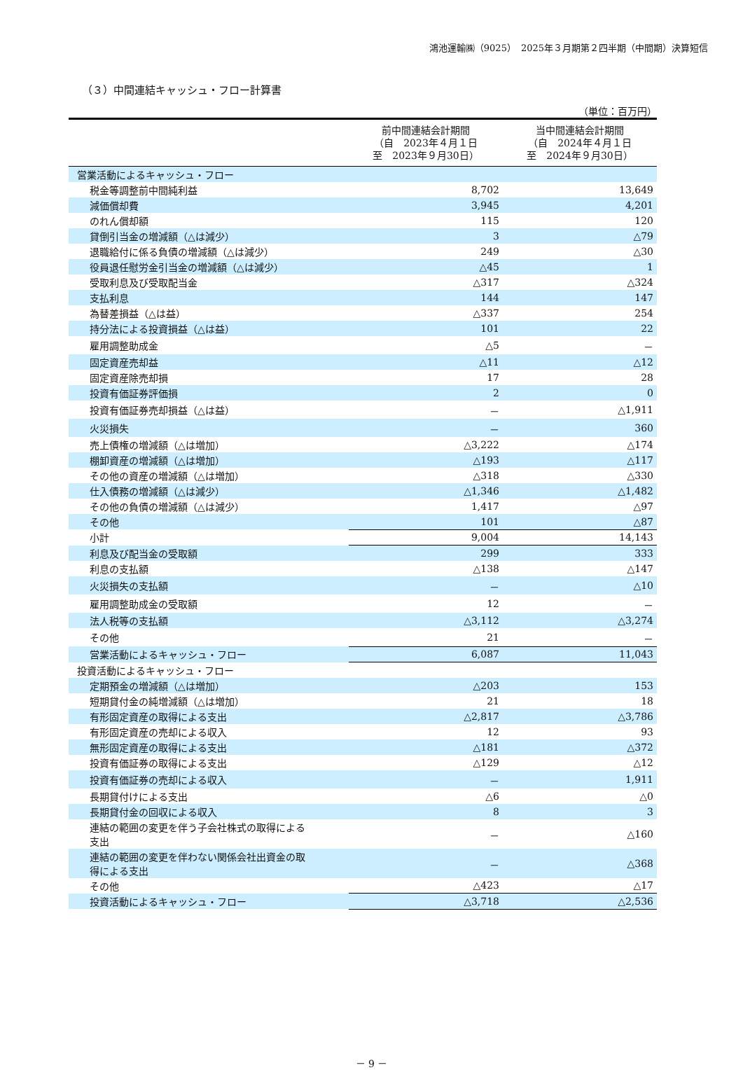鴻池運輸㈱（9025）　2025年３月期第２四半期（中間期）決算短信
（３）中間連結キャッシュ・フロー計算書
（単位：百万円）
| | 前中間連結会計期間 （自 2023年４月１日 至 2023年９月30日） | 当中間連結会計期間 （自 2024年４月１日 至 2024年９月30日） |
| --- | --- | --- |
| 営業活動によるキャッシュ・フロー | | |
| 税金等調整前中間純利益 | 8,702 | 13,649 |
| 減価償却費 | 3,945 | 4,201 |
| のれん償却額 | 115 | 120 |
| 貸倒引当金の増減額（△は減少） | 3 | △79 |
| 退職給付に係る負債の増減額（△は減少） | 249 | △30 |
| 役員退任慰労金引当金の増減額（△は減少） | △45 | 1 |
| 受取利息及び受取配当金 | △317 | △324 |
| 支払利息 | 144 | 147 |
| 為替差損益（△は益） | △337 | 254 |
| 持分法による投資損益（△は益） | 101 | 22 |
| 雇用調整助成金 | △5 | － |
| 固定資産売却益 | △11 | △12 |
| 固定資産除売却損 | 17 | 28 |
| 投資有価証券評価損 | 2 | 0 |
| 投資有価証券売却損益（△は益） | － | △1,911 |
| 火災損失 | － | 360 |
| 売上債権の増減額（△は増加） | △3,222 | △174 |
| 棚卸資産の増減額（△は増加） | △193 | △117 |
| その他の資産の増減額（△は増加） | △318 | △330 |
| 仕入債務の増減額（△は減少） | △1,346 | △1,482 |
| その他の負債の増減額（△は減少） | 1,417 | △97 |
| その他 | 101 | △87 |
| 小計 | 9,004 | 14,143 |
| 利息及び配当金の受取額 | 299 | 333 |
| 利息の支払額 | △138 | △147 |
| 火災損失の支払額 | － | △10 |
| 雇用調整助成金の受取額 | 12 | － |
| 法人税等の支払額 | △3,112 | △3,274 |
| その他 | 21 | － |
| 営業活動によるキャッシュ・フロー | 6,087 | 11,043 |
| 投資活動によるキャッシュ・フロー | | |
| 定期預金の増減額（△は増加） | △203 | 153 |
| 短期貸付金の純増減額（△は増加） | 21 | 18 |
| 有形固定資産の取得による支出 | △2,817 | △3,786 |
| 有形固定資産の売却による収入 | 12 | 93 |
| 無形固定資産の取得による支出 | △181 | △372 |
| 投資有価証券の取得による支出 | △129 | △12 |
| 投資有価証券の売却による収入 | － | 1,911 |
| 長期貸付けによる支出 | △6 | △0 |
| 長期貸付金の回収による収入 | 8 | 3 |
| 連結の範囲の変更を伴う子会社株式の取得による 支出 | － | △160 |
| 連結の範囲の変更を伴わない関係会社出資金の取 得による支出 | － | △368 |
| その他 | △423 | △17 |
| 投資活動によるキャッシュ・フロー | △3,718 | △2,536 |
－ 9 －